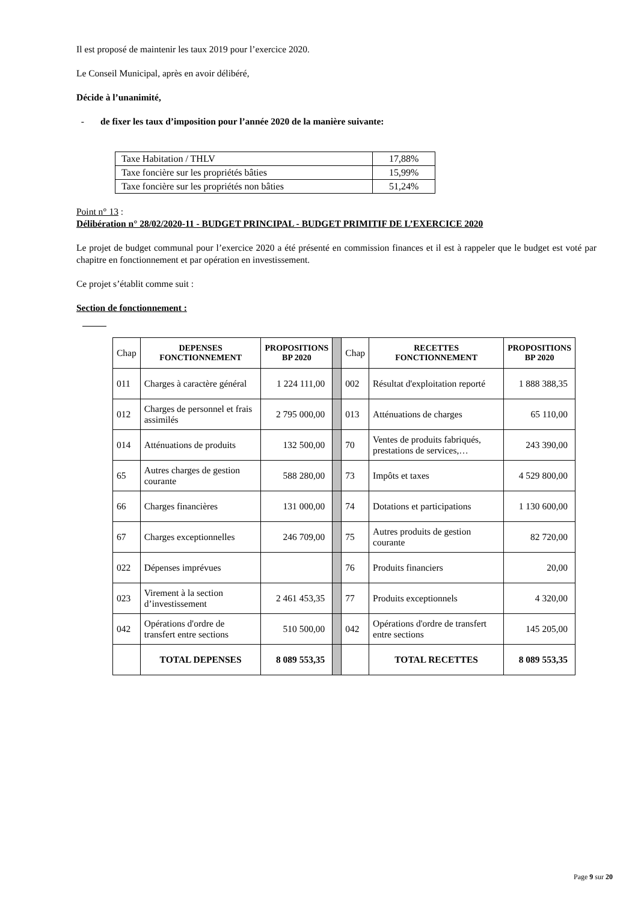Il est proposé de maintenir les taux 2019 pour l’exercice 2020.
Le Conseil Municipal, après en avoir délibéré,
Décide à l’unanimité,
- de fixer les taux d’imposition pour l’année 2020 de la manière suivante:
| Taxe Habitation / THLV | 17,88% |
| Taxe foncière sur les propriétés bâties | 15,99% |
| Taxe foncière sur les propriétés non bâties | 51,24% |
Point n° 13 :
Délibération n° 28/02/2020-11 - BUDGET PRINCIPAL - BUDGET PRIMITIF DE L’EXERCICE 2020
Le projet de budget communal pour l’exercice 2020 a été présenté en commission finances et il est à rappeler que le budget est voté par chapitre en fonctionnement et par opération en investissement.
Ce projet s’établit comme suit :
Section de fonctionnement :
| Chap | DEPENSES FONCTIONNEMENT | PROPOSITIONS BP 2020 | | Chap | RECETTES FONCTIONNEMENT | PROPOSITIONS BP 2020 |
| 011 | Charges à caractère général | 1 224 111,00 | | 002 | Résultat d'exploitation reporté | 1 888 388,35 |
| 012 | Charges de personnel et frais assimilés | 2 795 000,00 | | 013 | Atténuations de charges | 65 110,00 |
| 014 | Atténuations de produits | 132 500,00 | | 70 | Ventes de produits fabriqués, prestations de services,… | 243 390,00 |
| 65 | Autres charges de gestion courante | 588 280,00 | | 73 | Impôts et taxes | 4 529 800,00 |
| 66 | Charges financières | 131 000,00 | | 74 | Dotations et participations | 1 130 600,00 |
| 67 | Charges exceptionnelles | 246 709,00 | | 75 | Autres produits de gestion courante | 82 720,00 |
| 022 | Dépenses imprévues | | | 76 | Produits financiers | 20,00 |
| 023 | Virement à la section d’investissement | 2 461 453,35 | | 77 | Produits exceptionnels | 4 320,00 |
| 042 | Opérations d'ordre de transfert entre sections | 510 500,00 | | 042 | Opérations d'ordre de transfert entre sections | 145 205,00 |
| | TOTAL DEPENSES | 8 089 553,35 | | | TOTAL RECETTES | 8 089 553,35 |
Page 9 sur 20